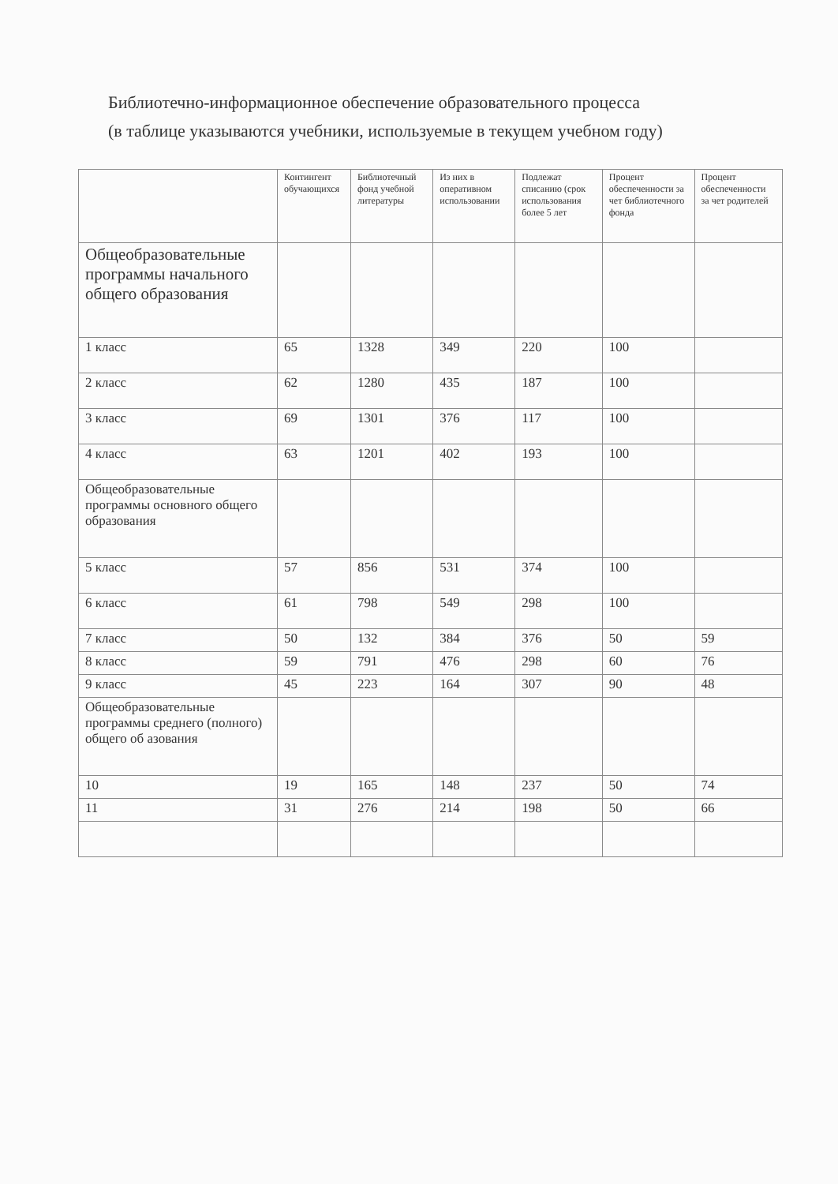Библиотечно-информационное обеспечение образовательного процесса
(в таблице указываются учебники, используемые в текущем учебном году)
| | Контингент обучающихся | Библиотечный фонд учебной литературы | Из них в оперативном использовании | Подлежат списанию (срок использования более 5 лет | Процент обеспеченности за чет библиотечного фонда | Процент обеспеченности за чет родителей |
| --- | --- | --- | --- | --- | --- | --- |
| Общеобразовательные программы начального общего образования | | | | | | |
| 1 класс | 65 | 1328 | 349 | 220 | 100 | |
| 2 класс | 62 | 1280 | 435 | 187 | 100 | |
| 3 класс | 69 | 1301 | 376 | 117 | 100 | |
| 4 класс | 63 | 1201 | 402 | 193 | 100 | |
| Общеобразовательные программы основного общего образования | | | | | | |
| 5 класс | 57 | 856 | 531 | 374 | 100 | |
| 6 класс | 61 | 798 | 549 | 298 | 100 | |
| 7 класс | 50 | 132 | 384 | 376 | 50 | 59 |
| 8 класс | 59 | 791 | 476 | 298 | 60 | 76 |
| 9 класс | 45 | 223 | 164 | 307 | 90 | 48 |
| Общеобразовательные программы среднего (полного) общего об азования | | | | | | |
| 10 | 19 | 165 | 148 | 237 | 50 | 74 |
| 11 | 31 | 276 | 214 | 198 | 50 | 66 |